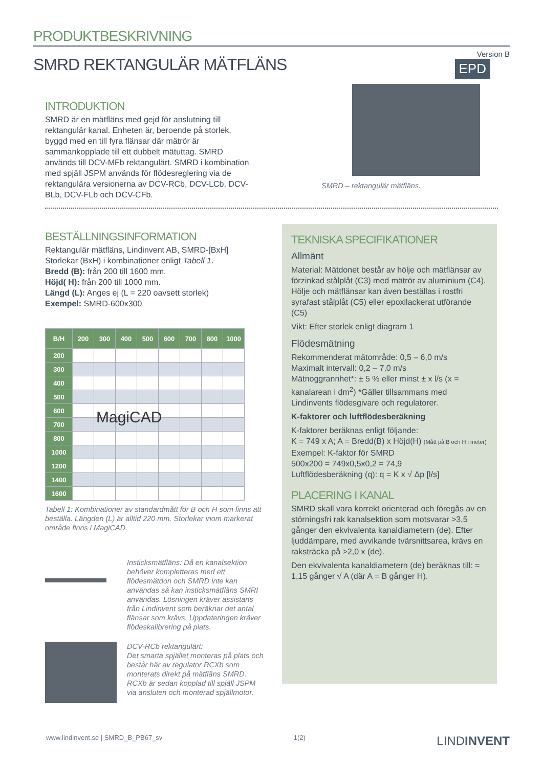PRODUKTBESKRIVNING
Version B
SMRD REKTANGULÄR MÄTFLÄNS
INTRODUKTION
SMRD är en mätfläns med gejd för anslutning till rektangulär kanal. Enheten är, beroende på storlek, byggd med en till fyra flänsar där mätrör är sammankopplade till ett dubbelt mätuttag. SMRD används till DCV-MFb rektangulärt. SMRD i kombination med spjäll JSPM används för flödesreglering via de rektangulära versionerna av DCV-RCb, DCV-LCb, DCV-BLb, DCV-FLb och DCV-CFb.
EPD
SMRD – rektangulär mätfläns.
BESTÄLLNINGSINFORMATION
Rektangulär mätfläns, Lindinvent AB, SMRD-[BxH]
Storlekar (BxH) i kombinationer enligt Tabell 1.
Bredd (B): från 200 till 1600 mm.
Höjd( H): från 200 till 1000 mm.
Längd (L): Anges ej (L = 220 oavsett storlek)
Exempel: SMRD-600x300
| B/H | 200 | 300 | 400 | 500 | 600 | 700 | 800 | 1000 |
| --- | --- | --- | --- | --- | --- | --- | --- | --- |
| 200 | | | | | | | | |
| 300 | | | | | | | | |
| 400 | | | | | | | | |
| 500 | | | | | | | | |
| 600 | | | | | | | | |
| 700 | | | | | | | | |
| 800 | | | | | | | | |
| 1000 | | | | | | | | |
| 1200 | | | | | | | | |
| 1400 | | | | | | | | |
| 1600 | | | | | | | | |
MagiCAD
Tabell 1: Kombinationer av standardmått för B och H som finns att beställa. Längden (L) är alltid 220 mm. Storlekar inom markerat område finns i MagiCAD.
Insticksmätfläns: Då en kanalsektion behöver kompletteras med ett flödesmätdon och SMRD inte kan användas så kan insticksmätfläns SMRI användas. Lösningen kräver assistans från Lindinvent som beräknar det antal flänsar som krävs. Uppdateringen kräver flödeskalibrering på plats.
DCV-RCb rektangulärt:
Det smarta spjället monteras på plats och består här av regulator RCXb som monterats direkt på mätfläns SMRD. RCXb är sedan kopplad till spjäll JSPM via ansluten och monterad spjällmotor.
TEKNISKA SPECIFIKATIONER
Allmänt
Material: Mätdonet består av hölje och mätflänsar av förzinkad stålplåt (C3) med mätrör av aluminium (C4). Hölje och mätflänsar kan även beställas i rostfri syrafast stålplåt (C5) eller epoxilackerat utförande (C5)
Vikt: Efter storlek enligt diagram 1
Flödesmätning
Rekommenderat mätområde: 0,5 – 6,0 m/s
Maximalt intervall: 0,2 – 7,0 m/s
Mätnoggrannhet*: ± 5 % eller minst ± x l/s (x = kanalarean i dm<sup>2</sup>) *Gäller tillsammans med Lindinvents flödesgivare och regulatorer.
K-faktorer och luftflödesberäkning
K-faktorer beräknas enligt följande:
K = 749 x A; A = Bredd(B) x Höjd(H) (Mått på B och H i meter)
Exempel: K-faktor för SMRD
500x200 = 749x0,5x0,2 = 74,9
Luftflödesberäkning (q): q = K x √ Δp [l/s]
PLACERING I KANAL
SMRD skall vara korrekt orienterad och föregås av en störningsfri rak kanalsektion som motsvarar >3,5 gånger den ekvivalenta kanaldiametern (de). Efter ljuddämpare, med avvikande tvärsnittsarea, krävs en raksträcka på >2,0 x (de).
Den ekvivalenta kanaldiametern (de) beräknas till: ≈ 1,15 gånger √ A (där A = B gånger H).
www.lindinvent.se | SMRD_B_PB67_sv 1(2) LINDINVENT